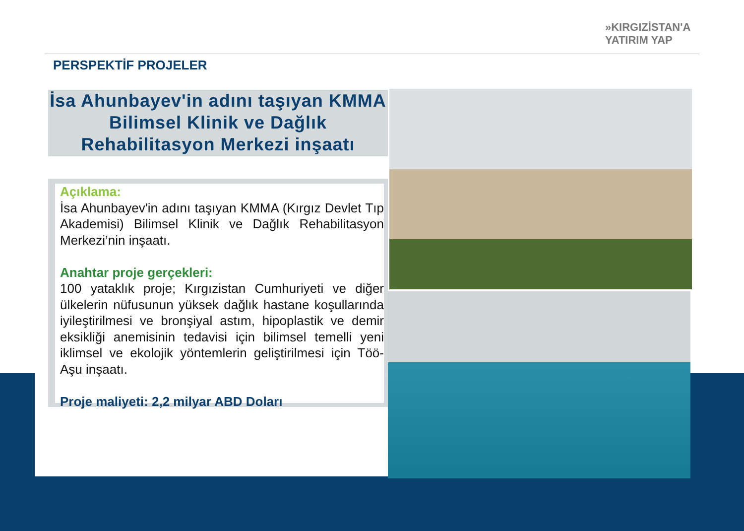»KIRGIZİSTAN'A
YATIRIM YAP
PERSPEKTİF PROJELER
İsa Ahunbayev'in adını taşıyan KMMA Bilimsel Klinik ve Dağlık Rehabilitasyon Merkezi inşaatı
Açıklama:
İsa Ahunbayev'in adını taşıyan KMMA (Kırgız Devlet Tıp Akademisi) Bilimsel Klinik ve Dağlık Rehabilitasyon Merkezi’nin inşaatı.
Anahtar proje gerçekleri:
100 yataklık proje; Kırgızistan Cumhuriyeti ve diğer ülkelerin nüfusunun yüksek dağlık hastane koşullarında iyileştirilmesi ve bronşiyal astım, hipoplastik ve demir eksikliği anemisinin tedavisi için bilimsel temelli yeni iklimsel ve ekolojik yöntemlerin geliştirilmesi için Töö-Aşu inşaatı.
Proje maliyeti: 2,2 milyar ABD Doları